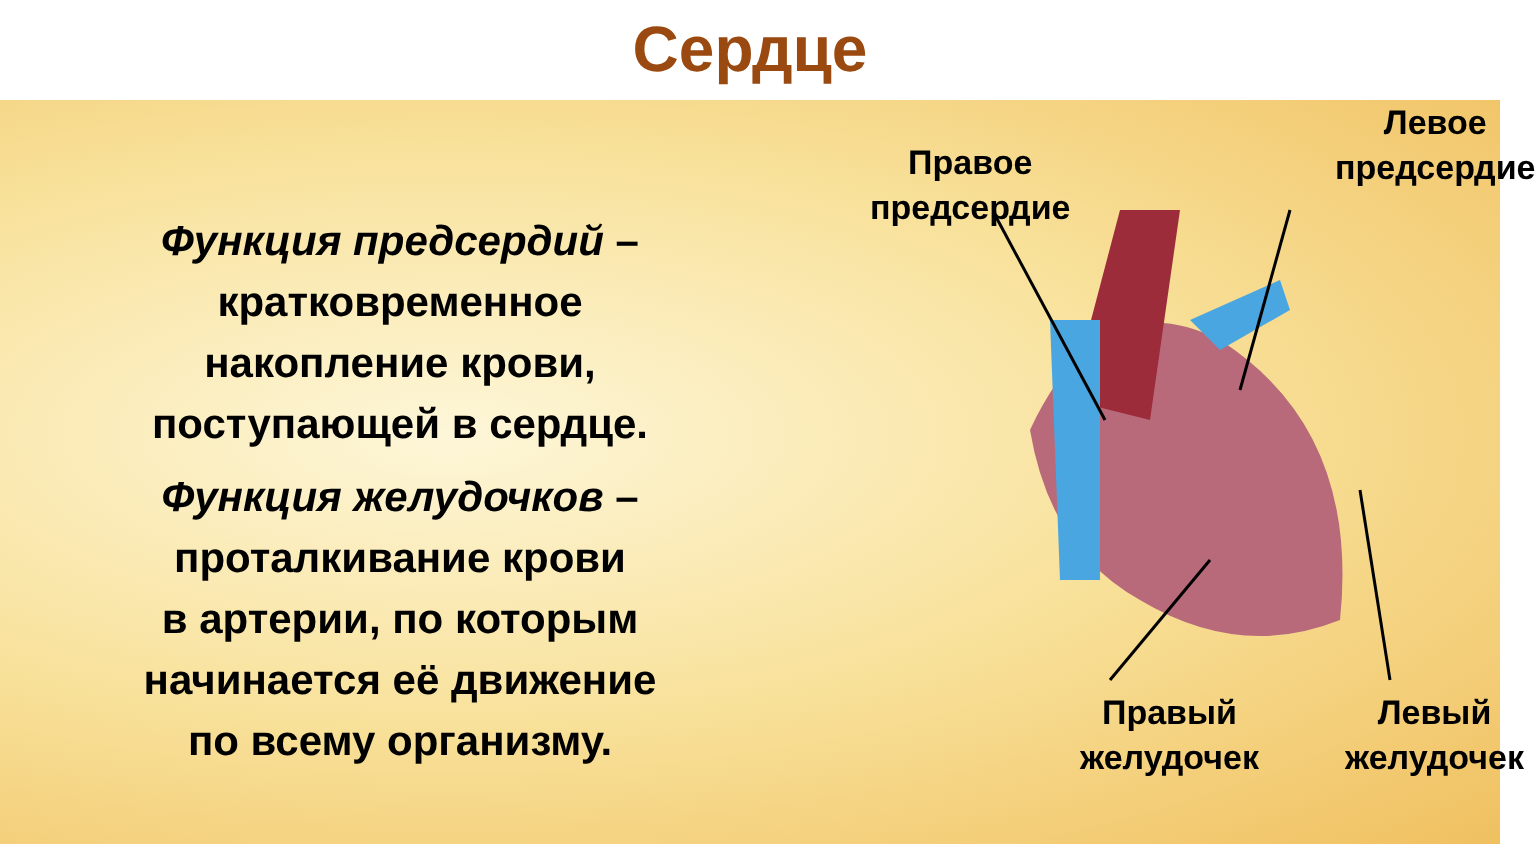Сердце
Функция предсердий –
кратковременное
накопление крови,
поступающей в сердце.
Функция желудочков –
проталкивание крови
в артерии, по которым
начинается её движение
по всему организму.
Правое
предсердие
Левое
предсердие
Правый
желудочек
Левый
желудочек